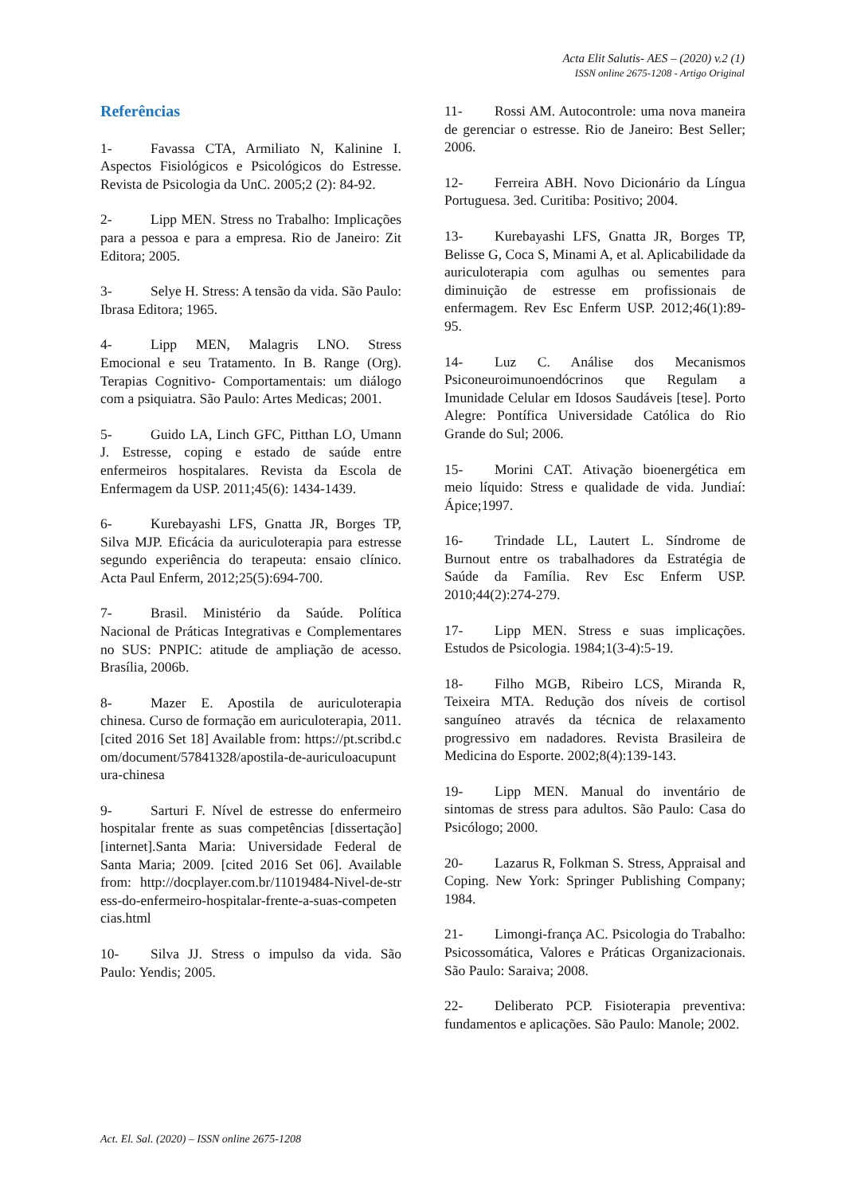Acta Elit Salutis- AES – (2020) v.2 (1)
ISSN online 2675-1208 - Artigo Original
Referências
1- Favassa CTA, Armiliato N, Kalinine I. Aspectos Fisiológicos e Psicológicos do Estresse. Revista de Psicologia da UnC. 2005;2 (2): 84-92.
2- Lipp MEN. Stress no Trabalho: Implicações para a pessoa e para a empresa. Rio de Janeiro: Zit Editora; 2005.
3- Selye H. Stress: A tensão da vida. São Paulo: Ibrasa Editora; 1965.
4- Lipp MEN, Malagris LNO. Stress Emocional e seu Tratamento. In B. Range (Org). Terapias Cognitivo- Comportamentais: um diálogo com a psiquiatra. São Paulo: Artes Medicas; 2001.
5- Guido LA, Linch GFC, Pitthan LO, Umann J. Estresse, coping e estado de saúde entre enfermeiros hospitalares. Revista da Escola de Enfermagem da USP. 2011;45(6): 1434-1439.
6- Kurebayashi LFS, Gnatta JR, Borges TP, Silva MJP. Eficácia da auriculoterapia para estresse segundo experiência do terapeuta: ensaio clínico. Acta Paul Enferm, 2012;25(5):694-700.
7- Brasil. Ministério da Saúde. Política Nacional de Práticas Integrativas e Complementares no SUS: PNPIC: atitude de ampliação de acesso. Brasília, 2006b.
8- Mazer E. Apostila de auriculoterapia chinesa. Curso de formação em auriculoterapia, 2011. [cited 2016 Set 18] Available from: https://pt.scribd.com/document/57841328/apostila-de-auriculoacupuntura-chinesa
9- Sarturi F. Nível de estresse do enfermeiro hospitalar frente as suas competências [dissertação] [internet].Santa Maria: Universidade Federal de Santa Maria; 2009. [cited 2016 Set 06]. Available from: http://docplayer.com.br/11019484-Nivel-de-stress-do-enfermeiro-hospitalar-frente-a-suas-competencias.html
10- Silva JJ. Stress o impulso da vida. São Paulo: Yendis; 2005.
11- Rossi AM. Autocontrole: uma nova maneira de gerenciar o estresse. Rio de Janeiro: Best Seller; 2006.
12- Ferreira ABH. Novo Dicionário da Língua Portuguesa. 3ed. Curitiba: Positivo; 2004.
13- Kurebayashi LFS, Gnatta JR, Borges TP, Belisse G, Coca S, Minami A, et al. Aplicabilidade da auriculoterapia com agulhas ou sementes para diminuição de estresse em profissionais de enfermagem. Rev Esc Enferm USP. 2012;46(1):89-95.
14- Luz C. Análise dos Mecanismos Psiconeuroimunoendócrinos que Regulam a Imunidade Celular em Idosos Saudáveis [tese]. Porto Alegre: Pontífica Universidade Católica do Rio Grande do Sul; 2006.
15- Morini CAT. Ativação bioenergética em meio líquido: Stress e qualidade de vida. Jundiaí: Ápice;1997.
16- Trindade LL, Lautert L. Síndrome de Burnout entre os trabalhadores da Estratégia de Saúde da Família. Rev Esc Enferm USP. 2010;44(2):274-279.
17- Lipp MEN. Stress e suas implicações. Estudos de Psicologia. 1984;1(3-4):5-19.
18- Filho MGB, Ribeiro LCS, Miranda R, Teixeira MTA. Redução dos níveis de cortisol sanguíneo através da técnica de relaxamento progressivo em nadadores. Revista Brasileira de Medicina do Esporte. 2002;8(4):139-143.
19- Lipp MEN. Manual do inventário de sintomas de stress para adultos. São Paulo: Casa do Psicólogo; 2000.
20- Lazarus R, Folkman S. Stress, Appraisal and Coping. New York: Springer Publishing Company; 1984.
21- Limongi-frança AC. Psicologia do Trabalho: Psicossomática, Valores e Práticas Organizacionais. São Paulo: Saraiva; 2008.
22- Deliberato PCP. Fisioterapia preventiva: fundamentos e aplicações. São Paulo: Manole; 2002.
Act. El. Sal. (2020) – ISSN online 2675-1208